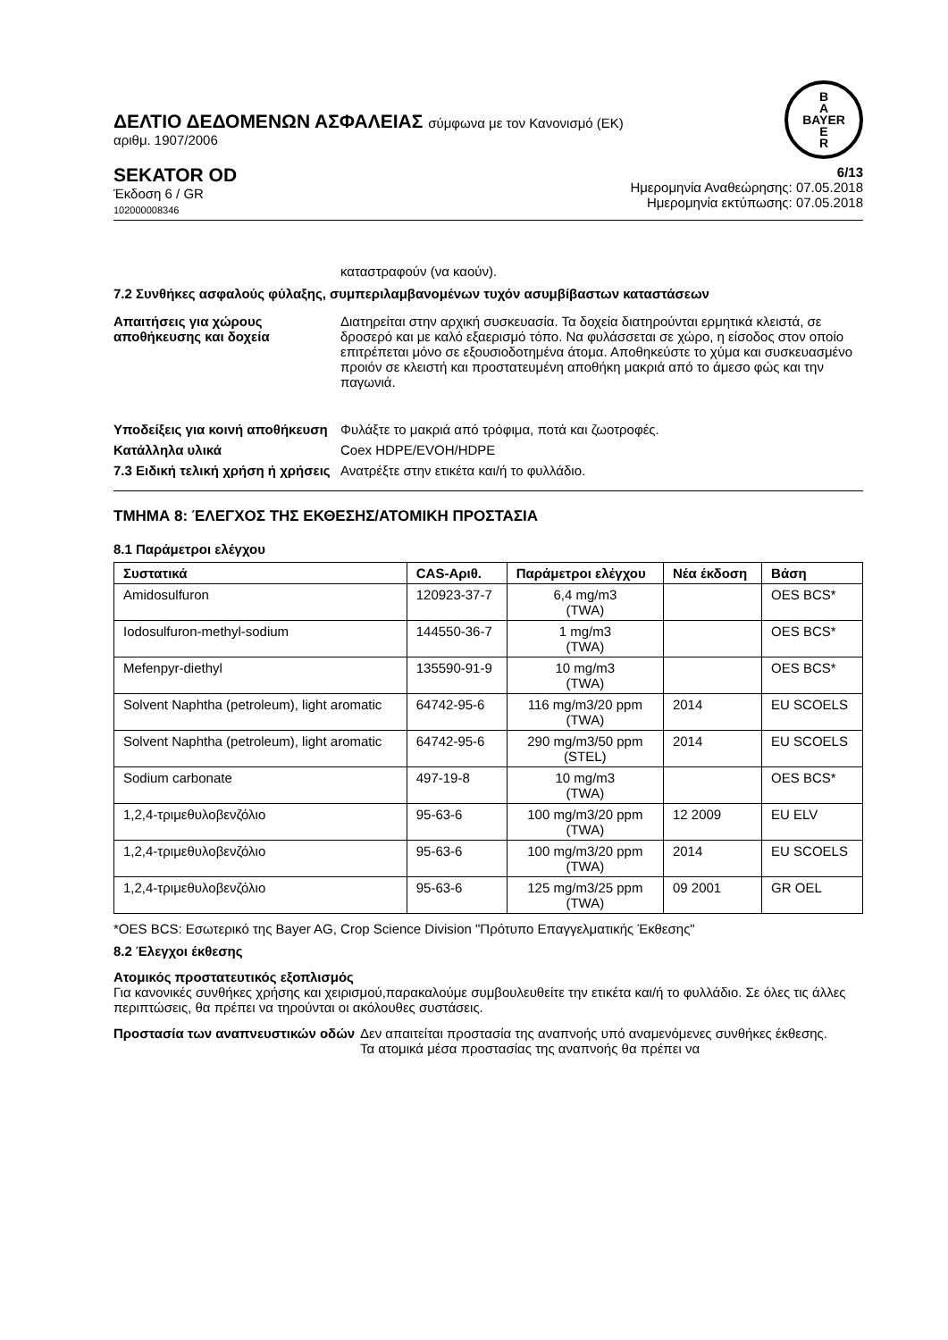ΔΕΛΤΙΟ ΔΕΔΟΜΕΝΩΝ ΑΣΦΑΛΕΙΑΣ σύμφωνα με τον Κανονισμό (ΕΚ)
αριθμ. 1907/2006
B
A
BAYER
E
R
SEKATOR OD
Έκδοση 6 / GR
102000008346
6/13
Ημερομηνία Αναθεώρησης: 07.05.2018
Ημερομηνία εκτύπωσης: 07.05.2018
καταστραφούν (να καούν).
7.2 Συνθήκες ασφαλούς φύλαξης, συμπεριλαμβανομένων τυχόν ασυμβίβαστων καταστάσεων
Απαιτήσεις για χώρους αποθήκευσης και δοχεία
Διατηρείται στην αρχική συσκευασία. Τα δοχεία διατηρούνται ερμητικά κλειστά, σε δροσερό και με καλό εξαερισμό τόπο. Να φυλάσσεται σε χώρο, η είσοδος στον οποίο επιτρέπεται μόνο σε εξουσιοδοτημένα άτομα. Αποθηκεύστε το χύμα και συσκευασμένο προιόν σε κλειστή και προστατευμένη αποθήκη μακριά από το άμεσο φώς και την παγωνιά.
Υποδείξεις για κοινή αποθήκευση
Φυλάξτε το μακριά από τρόφιμα, ποτά και ζωοτροφές.
Κατάλληλα υλικά Coex HDPE/EVOH/HDPE
7.3 Ειδική τελική χρήση ή χρήσεις
Ανατρέξτε στην ετικέτα και/ή το φυλλάδιο.
ΤΜΗΜΑ 8: ΈΛΕΓΧΟΣ ΤΗΣ ΕΚΘΕΣΗΣ/ΑΤΟΜΙΚΗ ΠΡΟΣΤΑΣΙΑ
8.1 Παράμετροι ελέγχου
| Συστατικά | CAS-Αριθ. | Παράμετροι ελέγχου | Νέα έκδοση | Βάση |
| --- | --- | --- | --- | --- |
| Amidosulfuron | 120923-37-7 | 6,4 mg/m3 (TWA) | | OES BCS* |
| Iodosulfuron-methyl-sodium | 144550-36-7 | 1 mg/m3 (TWA) | | OES BCS* |
| Mefenpyr-diethyl | 135590-91-9 | 10 mg/m3 (TWA) | | OES BCS* |
| Solvent Naphtha (petroleum), light aromatic | 64742-95-6 | 116 mg/m3/20 ppm (TWA) | 2014 | EU SCOELS |
| Solvent Naphtha (petroleum), light aromatic | 64742-95-6 | 290 mg/m3/50 ppm (STEL) | 2014 | EU SCOELS |
| Sodium carbonate | 497-19-8 | 10 mg/m3 (TWA) | | OES BCS* |
| 1,2,4-τριμεθυλοβενζόλιο | 95-63-6 | 100 mg/m3/20 ppm (TWA) | 12 2009 | EU ELV |
| 1,2,4-τριμεθυλοβενζόλιο | 95-63-6 | 100 mg/m3/20 ppm (TWA) | 2014 | EU SCOELS |
| 1,2,4-τριμεθυλοβενζόλιο | 95-63-6 | 125 mg/m3/25 ppm (TWA) | 09 2001 | GR OEL |
*OES BCS: Εσωτερικό της Bayer AG, Crop Science Division "Πρότυπο Επαγγελματικής Έκθεσης"
8.2 Έλεγχοι έκθεσης
Ατομικός προστατευτικός εξοπλισμός
Για κανονικές συνθήκες χρήσης και χειρισμού,παρακαλούμε συμβουλευθείτε την ετικέτα και/ή το φυλλάδιο. Σε όλες τις άλλες περιπτώσεις, θα πρέπει να τηρούνται οι ακόλουθες συστάσεις.
Προστασία των αναπνευστικών οδών
Δεν απαιτείται προστασία της αναπνοής υπό αναμενόμενες συνθήκες έκθεσης.
Τα ατομικά μέσα προστασίας της αναπνοής θα πρέπει να